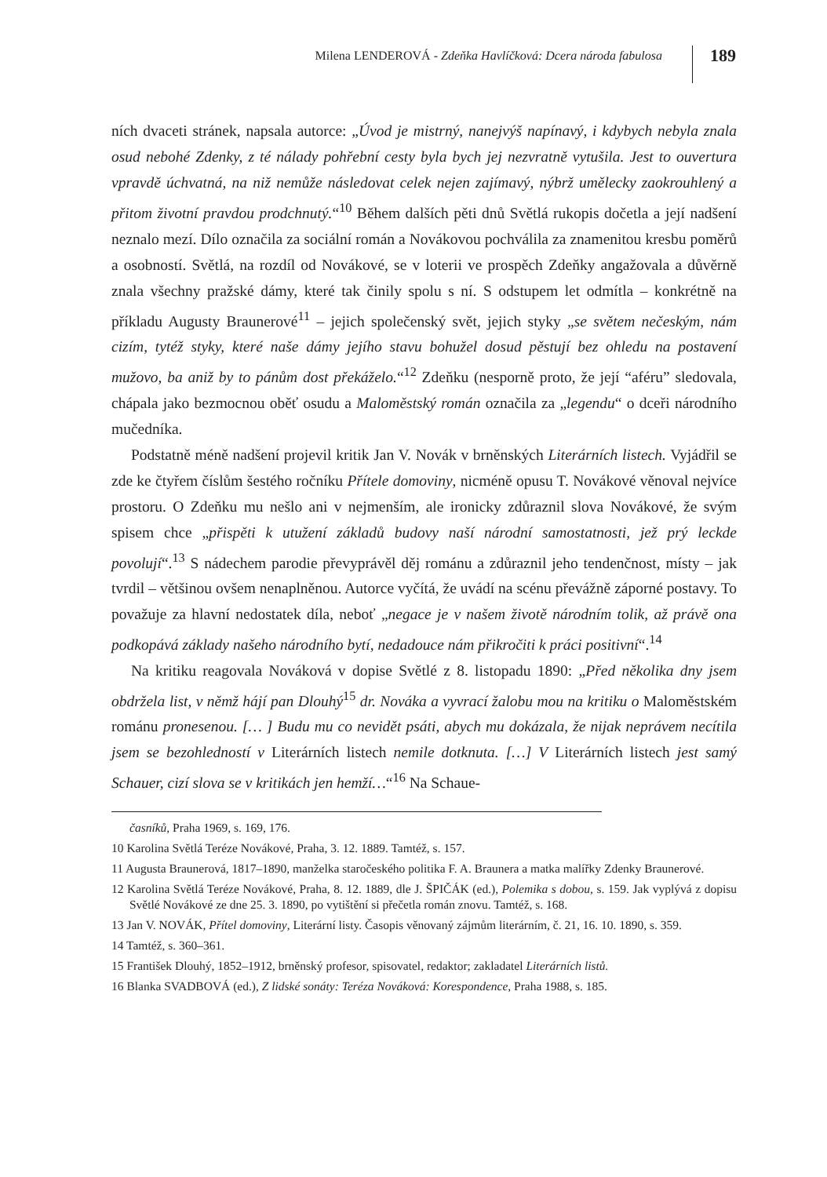Milena LENDEROVÁ - Zdeňka Havlíčková: Dcera národa fabulosa
189
ních dvaceti stránek, napsala autorce: „Úvod je mistrný, nanejvýš napínavý, i kdybych nebyla znala osud nebohé Zdenky, z té nálady pohřební cesty byla bych jej nezvratně vytušila. Jest to ouvertura vpravdě úchvatná, na niž nemůže následovat celek nejen zajímavý, nýbrž umělecky zaokrouhlený a přitom životní pravdou prodchnutý.“<sup>10</sup> Během dalších pěti dnů Světlá rukopis dočetla a její nadšení neznalo mezí. Dílo označila za sociální román a Novákovou pochválila za znamenitou kresbu poměrů a osobností. Světlá, na rozdíl od Novákové, se v loterii ve prospěch Zdeňky angažovala a důvěrně znala všechny pražské dámy, které tak činily spolu s ní. S odstupem let odmítla – konkrétně na příkladu Augusty Braunerové<sup>11</sup> – jejich společenský svět, jejich styky „se světem nečeským, nám cizím, tytéž styky, které naše dámy jejího stavu bohužel dosud pěstují bez ohledu na postavení mužovo, ba aniž by to pánům dost překáželo.“<sup>12</sup> Zdeňku (nesporně proto, že její “aféru” sledovala, chápala jako bezmocnou oběť osudu a Maloměstský román označila za „legendu“ o dceři národního mučedníka.
Podstatně méně nadšení projevil kritik Jan V. Novák v brněnských Literárních listech. Vyjádřil se zde ke čtyřem číslům šestého ročníku Přítele domoviny, nicméně opusu T. Novákové věnoval nejvíce prostoru. O Zdeňku mu nešlo ani v nejmenším, ale ironicky zdůraznil slova Novákové, že svým spisem chce „přispěti k utužení základů budovy naší národní samostatnosti, jež prý leckde povolují“.<sup>13</sup> S nádechem parodie převyprávěl děj románu a zdůraznil jeho tendenčnost, místy – jak tvrdil – většinou ovšem nenaplněnou. Autorce vyčítá, že uvádí na scénu převážně záporné postavy. To považuje za hlavní nedostatek díla, neboť „negace je v našem životě národním tolik, až právě ona podkopává základy našeho národního bytí, nedadouce nám přikročiti k práci positivní“.<sup>14</sup>
Na kritiku reagovala Nováková v dopise Světlé z 8. listopadu 1890: „Před několika dny jsem obdržela list, v němž hájí pan Dlouhý<sup>15</sup> dr. Nováka a vyvrací žalobu mou na kritiku o Maloměstském románu pronesenou. [… ] Budu mu co nevidět psáti, abych mu dokázala, že nijak neprávem necítila jsem se bezohledností v Literárních listech nemile dotknuta. […] V Literárních listech jest samý Schauer, cizí slova se v kritikách jen hemží…“<sup>16</sup> Na Schaue-
časníků, Praha 1969, s. 169, 176.
10 Karolina Světlá Teréze Novákové, Praha, 3. 12. 1889. Tamtéž, s. 157.
11 Augusta Braunerová, 1817–1890, manželka staročeského politika F. A. Braunera a matka malířky Zdenky Braunerové.
12 Karolina Světlá Teréze Novákové, Praha, 8. 12. 1889, dle J. ŠPIČÁK (ed.), Polemika s dobou, s. 159. Jak vyplývá z dopisu Světlé Novákové ze dne 25. 3. 1890, po vytištění si přečetla román znovu. Tamtéž, s. 168.
13 Jan V. NOVÁK, Přítel domoviny, Literární listy. Časopis věnovaný zájmům literárním, č. 21, 16. 10. 1890, s. 359.
14 Tamtéž, s. 360–361.
15 František Dlouhý, 1852–1912, brněnský profesor, spisovatel, redaktor; zakladatel Literárních listů.
16 Blanka SVADBOVÁ (ed.), Z lidské sonáty: Teréza Nováková: Korespondence, Praha 1988, s. 185.